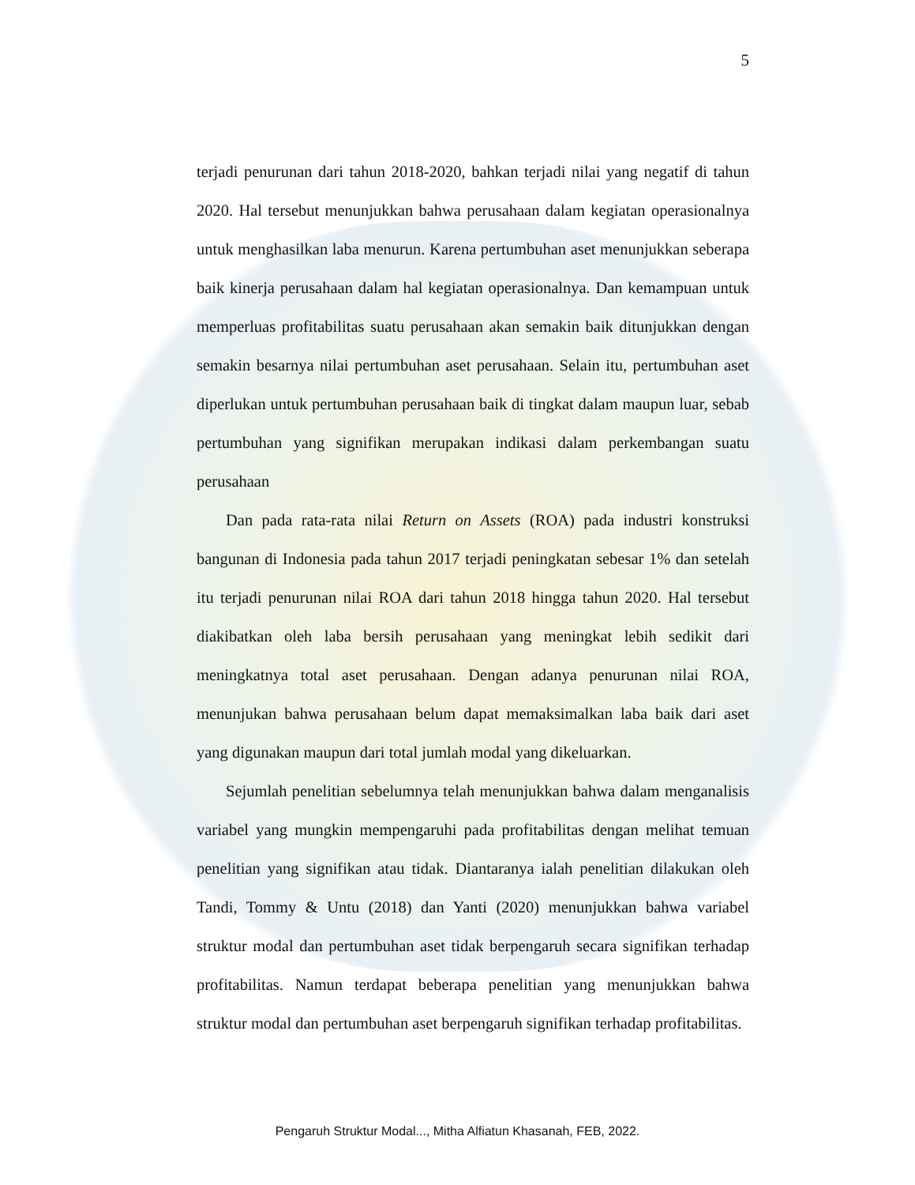5
terjadi penurunan dari tahun 2018-2020, bahkan terjadi nilai yang negatif di tahun 2020. Hal tersebut menunjukkan bahwa perusahaan dalam kegiatan operasionalnya untuk menghasilkan laba menurun. Karena pertumbuhan aset menunjukkan seberapa baik kinerja perusahaan dalam hal kegiatan operasionalnya. Dan kemampuan untuk memperluas profitabilitas suatu perusahaan akan semakin baik ditunjukkan dengan semakin besarnya nilai pertumbuhan aset perusahaan. Selain itu, pertumbuhan aset diperlukan untuk pertumbuhan perusahaan baik di tingkat dalam maupun luar, sebab pertumbuhan yang signifikan merupakan indikasi dalam perkembangan suatu perusahaan
Dan pada rata-rata nilai Return on Assets (ROA) pada industri konstruksi bangunan di Indonesia pada tahun 2017 terjadi peningkatan sebesar 1% dan setelah itu terjadi penurunan nilai ROA dari tahun 2018 hingga tahun 2020. Hal tersebut diakibatkan oleh laba bersih perusahaan yang meningkat lebih sedikit dari meningkatnya total aset perusahaan. Dengan adanya penurunan nilai ROA, menunjukan bahwa perusahaan belum dapat memaksimalkan laba baik dari aset yang digunakan maupun dari total jumlah modal yang dikeluarkan.
Sejumlah penelitian sebelumnya telah menunjukkan bahwa dalam menganalisis variabel yang mungkin mempengaruhi pada profitabilitas dengan melihat temuan penelitian yang signifikan atau tidak. Diantaranya ialah penelitian dilakukan oleh Tandi, Tommy & Untu (2018) dan Yanti (2020) menunjukkan bahwa variabel struktur modal dan pertumbuhan aset tidak berpengaruh secara signifikan terhadap profitabilitas. Namun terdapat beberapa penelitian yang menunjukkan bahwa struktur modal dan pertumbuhan aset berpengaruh signifikan terhadap profitabilitas.
Pengaruh Struktur Modal..., Mitha Alfiatun Khasanah, FEB, 2022.